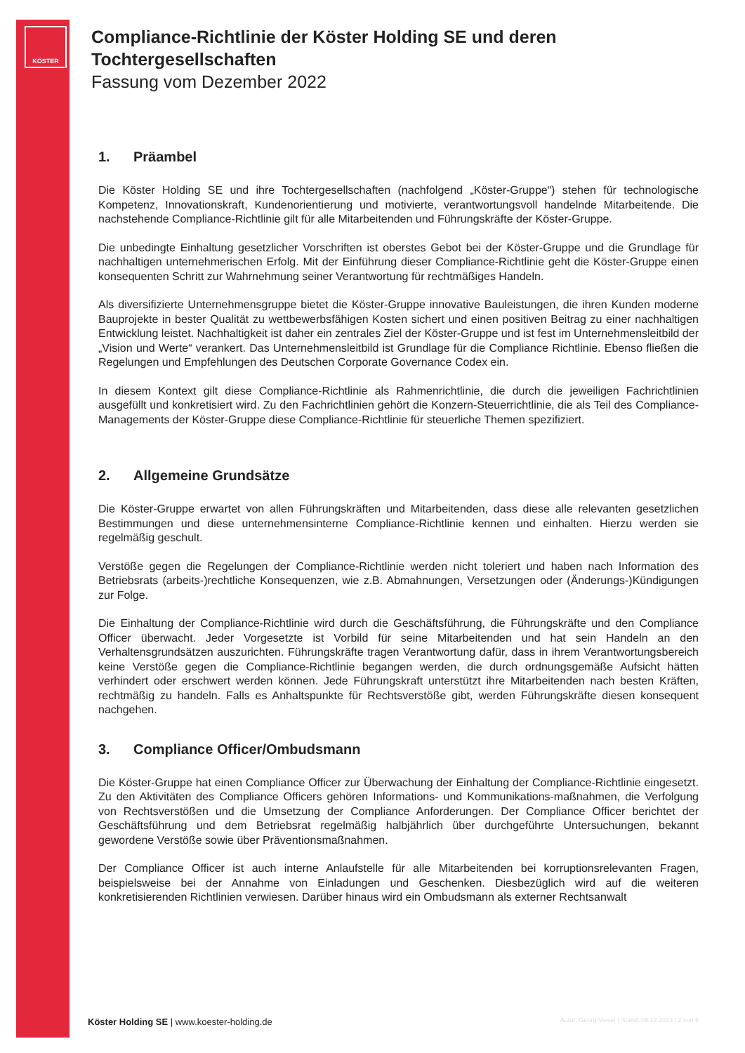KÖSTER
Compliance-Richtlinie der Köster Holding SE und deren Tochtergesellschaften
Fassung vom Dezember 2022
1. Präambel
Die Köster Holding SE und ihre Tochtergesellschaften (nachfolgend „Köster-Gruppe“) stehen für technologische Kompetenz, Innovationskraft, Kundenorientierung und motivierte, verantwortungsvoll handelnde Mitarbeitende. Die nachstehende Compliance-Richtlinie gilt für alle Mitarbeitenden und Führungskräfte der Köster-Gruppe.
Die unbedingte Einhaltung gesetzlicher Vorschriften ist oberstes Gebot bei der Köster-Gruppe und die Grundlage für nachhaltigen unternehmerischen Erfolg. Mit der Einführung dieser Compliance-Richtlinie geht die Köster-Gruppe einen konsequenten Schritt zur Wahrnehmung seiner Verantwortung für rechtmäßiges Handeln.
Als diversifizierte Unternehmensgruppe bietet die Köster-Gruppe innovative Bauleistungen, die ihren Kunden moderne Bauprojekte in bester Qualität zu wettbewerbsfähigen Kosten sichert und einen positiven Beitrag zu einer nachhaltigen Entwicklung leistet. Nachhaltigkeit ist daher ein zentrales Ziel der Köster-Gruppe und ist fest im Unternehmensleitbild der „Vision und Werte“ verankert. Das Unternehmensleitbild ist Grundlage für die Compliance Richtlinie. Ebenso fließen die Regelungen und Empfehlungen des Deutschen Corporate Governance Codex ein.
In diesem Kontext gilt diese Compliance-Richtlinie als Rahmenrichtlinie, die durch die jeweiligen Fachrichtlinien ausgefüllt und konkretisiert wird. Zu den Fachrichtlinien gehört die Konzern-Steuerrichtlinie, die als Teil des Compliance-Managements der Köster-Gruppe diese Compliance-Richtlinie für steuerliche Themen spezifiziert.
2. Allgemeine Grundsätze
Die Köster-Gruppe erwartet von allen Führungskräften und Mitarbeitenden, dass diese alle relevanten gesetzlichen Bestimmungen und diese unternehmensinterne Compliance-Richtlinie kennen und einhalten. Hierzu werden sie regelmäßig geschult.
Verstöße gegen die Regelungen der Compliance-Richtlinie werden nicht toleriert und haben nach Information des Betriebsrats (arbeits-)rechtliche Konsequenzen, wie z.B. Abmahnungen, Versetzungen oder (Änderungs-)Kündigungen zur Folge.
Die Einhaltung der Compliance-Richtlinie wird durch die Geschäftsführung, die Führungskräfte und den Compliance Officer überwacht. Jeder Vorgesetzte ist Vorbild für seine Mitarbeitenden und hat sein Handeln an den Verhaltensgrundsätzen auszurichten. Führungskräfte tragen Verantwortung dafür, dass in ihrem Verantwortungsbereich keine Verstöße gegen die Compliance-Richtlinie begangen werden, die durch ordnungsgemäße Aufsicht hätten verhindert oder erschwert werden können. Jede Führungskraft unterstützt ihre Mitarbeitenden nach besten Kräften, rechtmäßig zu handeln. Falls es Anhaltspunkte für Rechtsverstöße gibt, werden Führungskräfte diesen konsequent nachgehen.
3. Compliance Officer/Ombudsmann
Die Köster-Gruppe hat einen Compliance Officer zur Überwachung der Einhaltung der Compliance-Richtlinie eingesetzt. Zu den Aktivitäten des Compliance Officers gehören Informations- und Kommunikations-maßnahmen, die Verfolgung von Rechtsverstößen und die Umsetzung der Compliance Anforderungen. Der Compliance Officer berichtet der Geschäftsführung und dem Betriebsrat regelmäßig halbjährlich über durchgeführte Untersuchungen, bekannt gewordene Verstöße sowie über Präventionsmaßnahmen.
Der Compliance Officer ist auch interne Anlaufstelle für alle Mitarbeitenden bei korruptionsrelevanten Fragen, beispielsweise bei der Annahme von Einladungen und Geschenken. Diesbezüglich wird auf die weiteren konkretisierenden Richtlinien verwiesen. Darüber hinaus wird ein Ombudsmann als externer Rechtsanwalt
Köster Holding SE | www.koester-holding.de
Autor: Georg Vieser | Stand: 09.12.2022 | 2 von 6